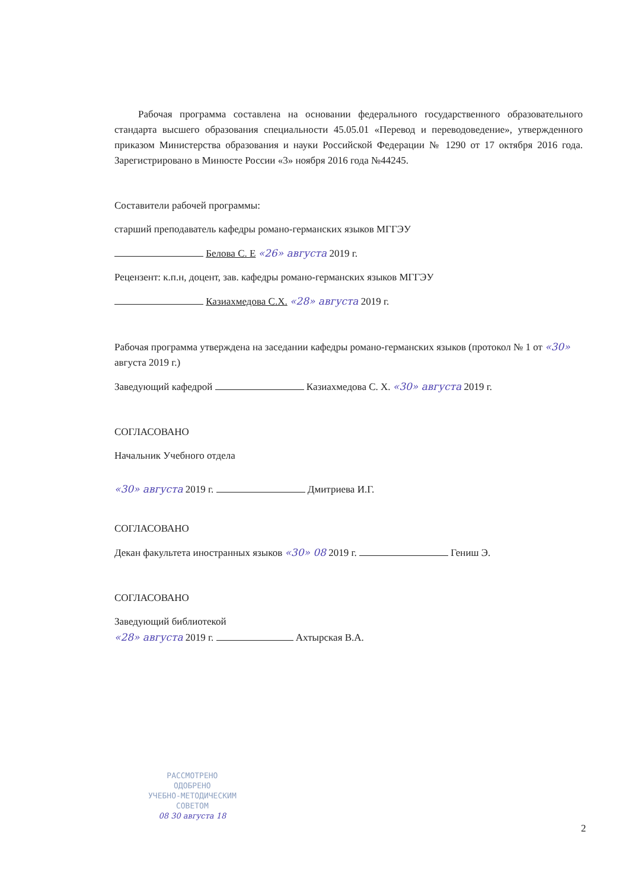Рабочая программа составлена на основании федерального государственного образовательного стандарта высшего образования специальности 45.05.01 «Перевод и переводоведение», утвержденного приказом Министерства образования и науки Российской Федерации № 1290 от 17 октября 2016 года. Зарегистрировано в Минюсте России «3» ноября 2016 года №44245.
Составители рабочей программы:
старший преподаватель кафедры романо-германских языков МГГЭУ
Белова С. Е «26» августа 2019 г.
Рецензент: к.п.н, доцент, зав. кафедры романо-германских языков МГГЭУ
Казиахмедова С.Х. «28» августа 2019 г.
Рабочая программа утверждена на заседании кафедры романо-германских языков (протокол № 1 от «30» августа 2019 г.)
Заведующий кафедрой Казиахмедова С. Х. «30» августа 2019 г.
СОГЛАСОВАНО
Начальник Учебного отдела
«30» августа 2019 г. Дмитриева И.Г.
СОГЛАСОВАНО
Декан факультета иностранных языков «30» 08 2019 г. Гениш Э.
СОГЛАСОВАНО
Заведующий библиотекой
«28» августа 2019 г. Ахтырская В.А.
РАССМОТРЕНО
ОДОБРЕНО
УЧЕБНО-МЕТОДИЧЕСКИМ
СОВЕТОМ
08 30 августа 18
2